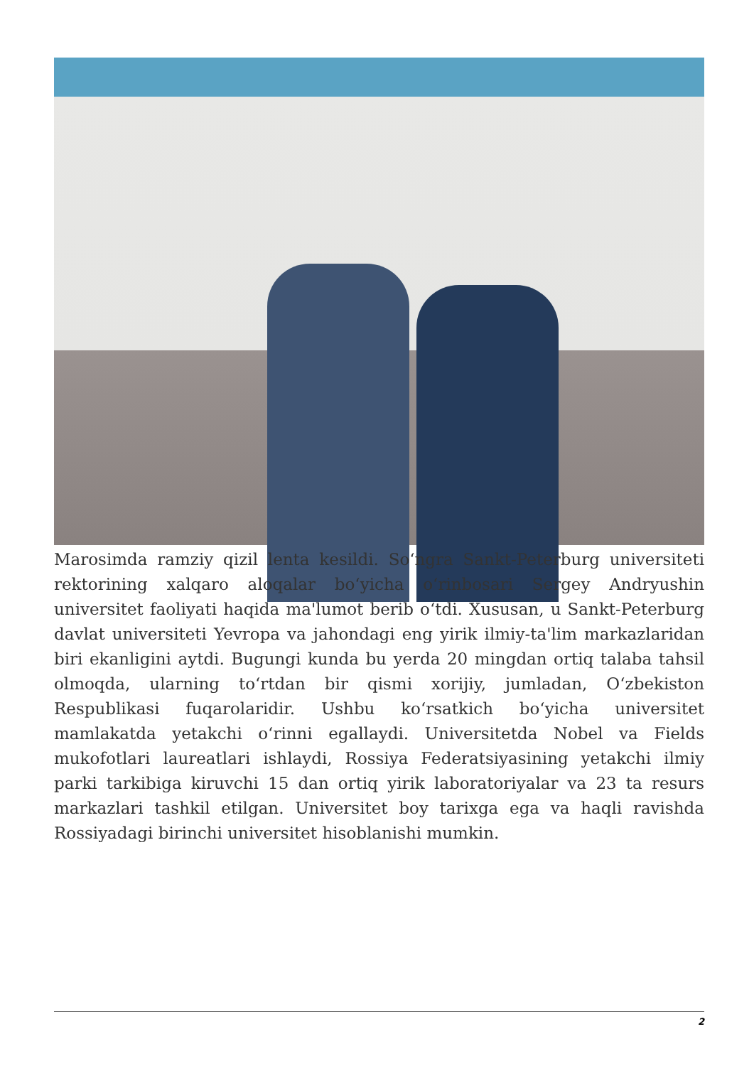Marosimda ramziy qizil lenta kesildi. Soʻngra Sankt-Peterburg universiteti rektorining xalqaro aloqalar boʻyicha oʻrinbosari Sergey Andryushin universitet faoliyati haqida ma'lumot berib oʻtdi. Xususan, u Sankt-Peterburg davlat universiteti Yevropa va jahondagi eng yirik ilmiy-ta'lim markazlaridan biri ekanligini aytdi. Bugungi kunda bu yerda 20 mingdan ortiq talaba tahsil olmoqda, ularning toʻrtdan bir qismi xorijiy, jumladan, Oʻzbekiston Respublikasi fuqarolaridir. Ushbu koʻrsatkich boʻyicha universitet mamlakatda yetakchi oʻrinni egallaydi. Universitetda Nobel va Fields mukofotlari laureatlari ishlaydi, Rossiya Federatsiyasining yetakchi ilmiy parki tarkibiga kiruvchi 15 dan ortiq yirik laboratoriyalar va 23 ta resurs markazlari tashkil etilgan. Universitet boy tarixga ega va haqli ravishda Rossiyadagi birinchi universitet hisoblanishi mumkin.
2